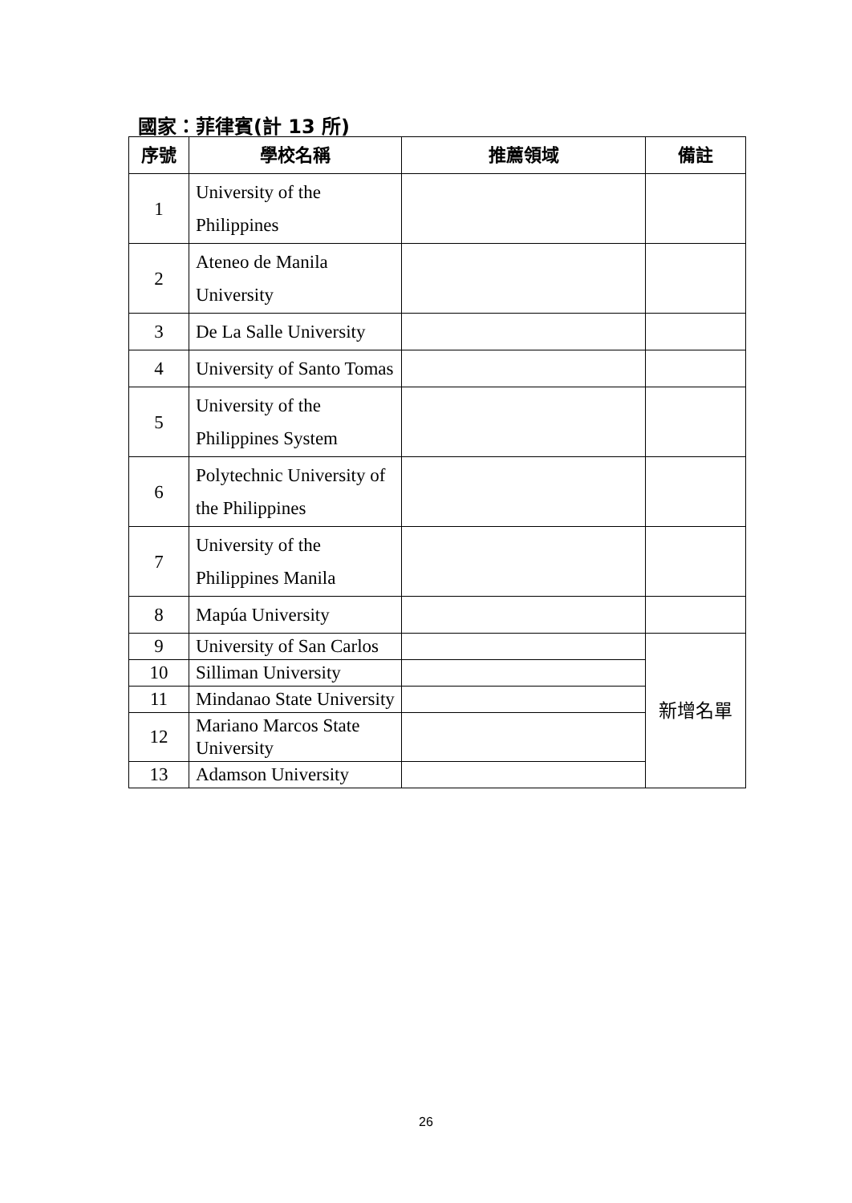國家：菲律賓(計 13 所)
| 序號 | 學校名稱 | 推薦領域 | 備註 |
| --- | --- | --- | --- |
| 1 | University of the Philippines | | |
| 2 | Ateneo de Manila University | | |
| 3 | De La Salle University | | |
| 4 | University of Santo Tomas | | |
| 5 | University of the Philippines System | | |
| 6 | Polytechnic University of the Philippines | | |
| 7 | University of the Philippines Manila | | |
| 8 | Mapúa University | | |
| 9 | University of San Carlos | | 新增名單 |
| 10 | Silliman University | | |
| 11 | Mindanao State University | | |
| 12 | Mariano Marcos State University | | |
| 13 | Adamson University | | |
26